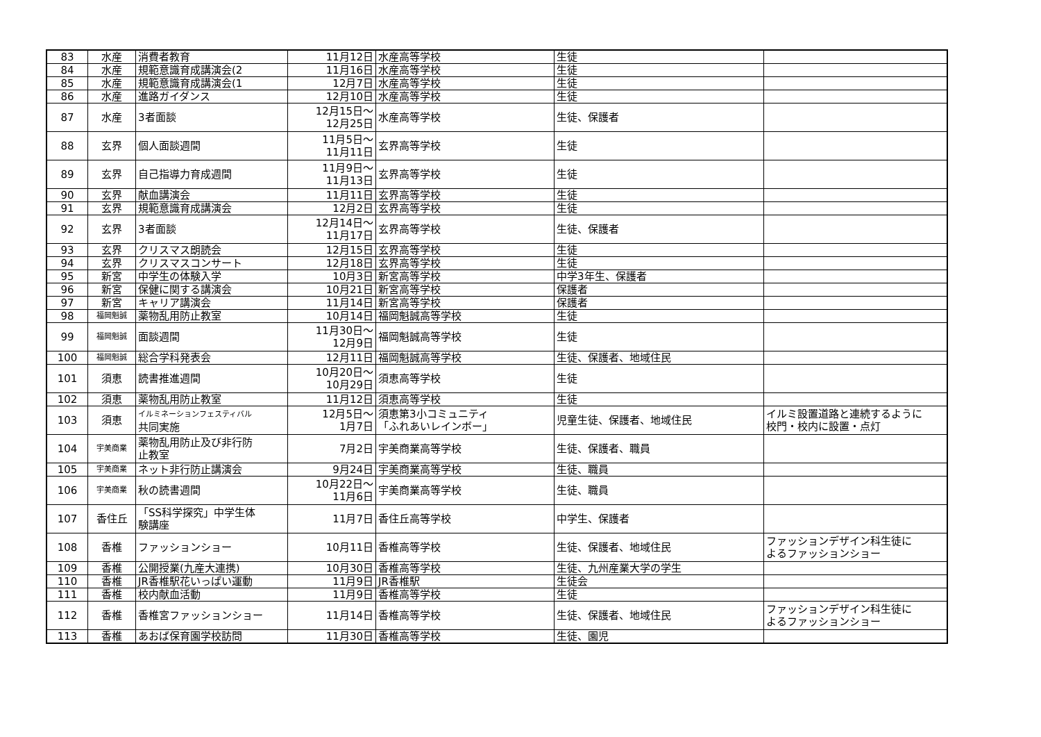| 83 | 水産 | 消費者教育 | 11月12日 | 水産高等学校 | 生徒 | |
| 84 | 水産 | 規範意識育成講演会(2 | 11月16日 | 水産高等学校 | 生徒 | |
| 85 | 水産 | 規範意識育成講演会(1 | 12月7日 | 水産高等学校 | 生徒 | |
| 86 | 水産 | 進路ガイダンス | 12月10日 | 水産高等学校 | 生徒 | |
| 87 | 水産 | 3者面談 | 12月15日～ 12月25日 | 水産高等学校 | 生徒、保護者 | |
| 88 | 玄界 | 個人面談週間 | 11月5日～ 11月11日 | 玄界高等学校 | 生徒 | |
| 89 | 玄界 | 自己指導力育成週間 | 11月9日～ 11月13日 | 玄界高等学校 | 生徒 | |
| 90 | 玄界 | 献血講演会 | 11月11日 | 玄界高等学校 | 生徒 | |
| 91 | 玄界 | 規範意識育成講演会 | 12月2日 | 玄界高等学校 | 生徒 | |
| 92 | 玄界 | 3者面談 | 12月14日～ 11月17日 | 玄界高等学校 | 生徒、保護者 | |
| 93 | 玄界 | クリスマス朗読会 | 12月15日 | 玄界高等学校 | 生徒 | |
| 94 | 玄界 | クリスマスコンサート | 12月18日 | 玄界高等学校 | 生徒 | |
| 95 | 新宮 | 中学生の体験入学 | 10月3日 | 新宮高等学校 | 中学3年生、保護者 | |
| 96 | 新宮 | 保健に関する講演会 | 10月21日 | 新宮高等学校 | 保護者 | |
| 97 | 新宮 | キャリア講演会 | 11月14日 | 新宮高等学校 | 保護者 | |
| 98 | 福岡魁誠 | 薬物乱用防止教室 | 10月14日 | 福岡魁誠高等学校 | 生徒 | |
| 99 | 福岡魁誠 | 面談週間 | 11月30日～ 12月9日 | 福岡魁誠高等学校 | 生徒 | |
| 100 | 福岡魁誠 | 総合学科発表会 | 12月11日 | 福岡魁誠高等学校 | 生徒、保護者、地域住民 | |
| 101 | 須恵 | 読書推進週間 | 10月20日～ 10月29日 | 須恵高等学校 | 生徒 | |
| 102 | 須恵 | 薬物乱用防止教室 | 11月12日 | 須恵高等学校 | 生徒 | |
| 103 | 須恵 | イルミネーションフェスティバル 共同実施 | 12月5日～ 1月7日 | 須恵第3小コミュニティ 「ふれあいレインボー」 | 児童生徒、保護者、地域住民 | イルミ設置道路と連続するように 校門・校内に設置・点灯 |
| 104 | 宇美商業 | 薬物乱用防止及び非行防 止教室 | 7月2日 | 宇美商業高等学校 | 生徒、保護者、職員 | |
| 105 | 宇美商業 | ネット非行防止講演会 | 9月24日 | 宇美商業高等学校 | 生徒、職員 | |
| 106 | 宇美商業 | 秋の読書週間 | 10月22日～ 11月6日 | 宇美商業高等学校 | 生徒、職員 | |
| 107 | 香住丘 | 「SS科学探究」中学生体 験講座 | 11月7日 | 香住丘高等学校 | 中学生、保護者 | |
| 108 | 香椎 | ファッションショー | 10月11日 | 香椎高等学校 | 生徒、保護者、地域住民 | ファッションデザイン科生徒に よるファッションショー |
| 109 | 香椎 | 公開授業(九産大連携) | 10月30日 | 香椎高等学校 | 生徒、九州産業大学の学生 | |
| 110 | 香椎 | JR香椎駅花いっぱい運動 | 11月9日 | JR香椎駅 | 生徒会 | |
| 111 | 香椎 | 校内献血活動 | 11月9日 | 香椎高等学校 | 生徒 | |
| 112 | 香椎 | 香椎宮ファッションショー | 11月14日 | 香椎高等学校 | 生徒、保護者、地域住民 | ファッションデザイン科生徒に よるファッションショー |
| 113 | 香椎 | あおば保育園学校訪問 | 11月30日 | 香椎高等学校 | 生徒、園児 | |